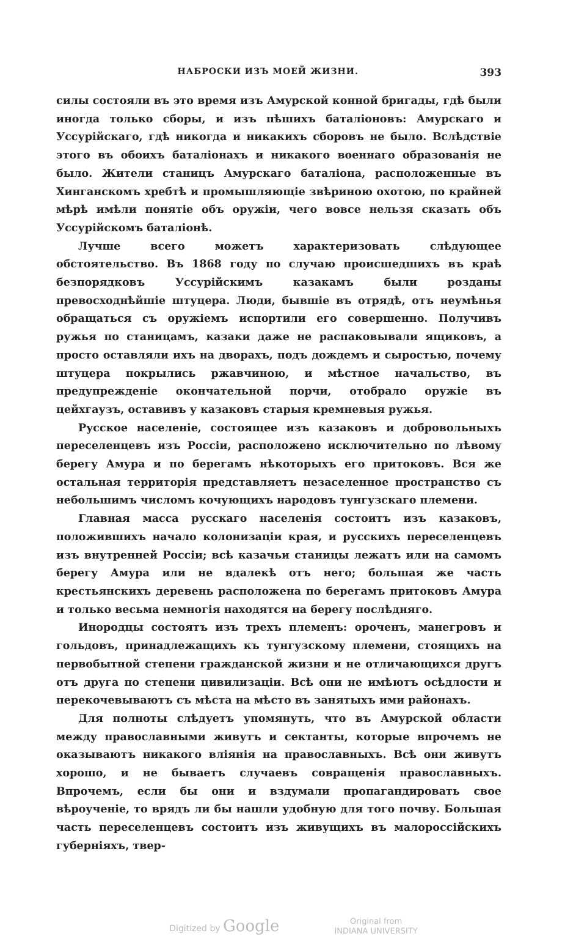НАБРОСКИ ИЗЪ МОЕЙ ЖИЗНИ. 393
силы состояли въ это время изъ Амурской конной бригады, гдѣ были иногда только сборы, и изъ пѣшихъ баталіоновъ: Амурскаго и Уссурійскаго, гдѣ никогда и никакихъ сборовъ не было. Вслѣдствіе этого въ обоихъ баталіонахъ и никакого военнаго образованія не было. Жители станицъ Амурскаго баталіона, расположенные въ Хинганскомъ хребтѣ и промышляющіе звѣриною охотою, по крайней мѣрѣ имѣли понятіе объ оружіи, чего вовсе нельзя сказать объ Уссурійскомъ баталіонѣ.
Лучше всего можетъ характеризовать слѣдующее обстоятельство. Въ 1868 году по случаю происшедшихъ въ краѣ безпорядковъ Уссурійскимъ казакамъ были розданы превосходнѣйшіе штуцера. Люди, бывшіе въ отрядѣ, отъ неумѣнья обращаться съ оружіемъ испортили его совершенно. Получивъ ружья по станицамъ, казаки даже не распаковывали ящиковъ, а просто оставляли ихъ на дворахъ, подъ дождемъ и сыростью, почему штуцера покрылись ржавчиною, и мѣстное начальство, въ предупрежденіе окончательной порчи, отобрало оружіе въ цейхгаузъ, оставивъ у казаковъ старыя кремневыя ружья.
Русское населеніе, состоящее изъ казаковъ и добровольныхъ переселенцевъ изъ Россіи, расположено исключительно по лѣвому берегу Амура и по берегамъ нѣкоторыхъ его притоковъ. Вся же остальная территорія представляетъ незаселенное пространство съ небольшимъ числомъ кочующихъ народовъ тунгузскаго племени.
Главная масса русскаго населенія состоитъ изъ казаковъ, положившихъ начало колонизаціи края, и русскихъ переселенцевъ изъ внутренней Россіи; всѣ казачьи станицы лежатъ или на самомъ берегу Амура или не вдалекѣ отъ него; большая же часть крестьянскихъ деревень расположена по берегамъ притоковъ Амура и только весьма немногія находятся на берегу послѣдняго.
Инородцы состоятъ изъ трехъ племенъ: ороченъ, манегровъ и гольдовъ, принадлежащихъ къ тунгузскому племени, стоящихъ на первобытной степени гражданской жизни и не отличающихся другъ отъ друга по степени цивилизаціи. Всѣ они не имѣютъ осѣдлости и перекочевываютъ съ мѣста на мѣсто въ занятыхъ ими районахъ.
Для полноты слѣдуетъ упомянуть, что въ Амурской области между православными живутъ и сектанты, которые впрочемъ не оказываютъ никакого вліянія на православныхъ. Всѣ они живутъ хорошо, и не бываетъ случаевъ совращенія православныхъ. Впрочемъ, если бы они и вздумали пропагандировать свое вѣроученіе, то врядъ ли бы нашли удобную для того почву. Большая часть переселенцевъ состоитъ изъ живущихъ въ малороссійскихъ губерніяхъ, твер-
Digitized by Google Original from
INDIANA UNIVERSITY